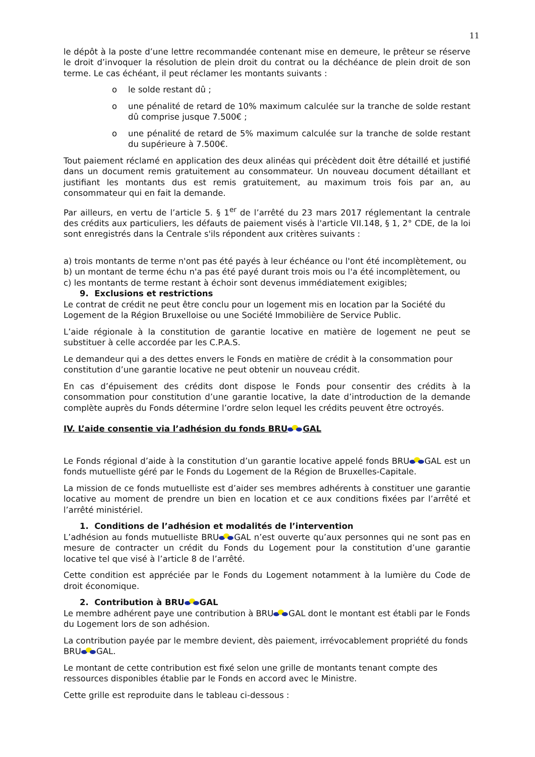11
le dépôt à la poste d’une lettre recommandée contenant mise en demeure, le prêteur se réserve le droit d’invoquer la résolution de plein droit du contrat ou la déchéance de plein droit de son terme. Le cas échéant, il peut réclamer les montants suivants :
o le solde restant dû ;
o une pénalité de retard de 10% maximum calculée sur la tranche de solde restant dû comprise jusque 7.500€ ;
o une pénalité de retard de 5% maximum calculée sur la tranche de solde restant du supérieure à 7.500€.
Tout paiement réclamé en application des deux alinéas qui précèdent doit être détaillé et justifié dans un document remis gratuitement au consommateur. Un nouveau document détaillant et justifiant les montants dus est remis gratuitement, au maximum trois fois par an, au consommateur qui en fait la demande.
Par ailleurs, en vertu de l’article 5. § 1<sup>er</sup> de l’arrêté du 23 mars 2017 réglementant la centrale des crédits aux particuliers, les défauts de paiement visés à l'article VII.148, § 1, 2° CDE, de la loi sont enregistrés dans la Centrale s'ils répondent aux critères suivants :
a) trois montants de terme n'ont pas été payés à leur échéance ou l'ont été incomplètement, ou
b) un montant de terme échu n'a pas été payé durant trois mois ou l'a été incomplètement, ou
c) les montants de terme restant à échoir sont devenus immédiatement exigibles;
9. Exclusions et restrictions
Le contrat de crédit ne peut être conclu pour un logement mis en location par la Société du Logement de la Région Bruxelloise ou une Société Immobilière de Service Public.
L’aide régionale à la constitution de garantie locative en matière de logement ne peut se substituer à celle accordée par les C.P.A.S.
Le demandeur qui a des dettes envers le Fonds en matière de crédit à la consommation pour constitution d’une garantie locative ne peut obtenir un nouveau crédit.
En cas d’épuisement des crédits dont dispose le Fonds pour consentir des crédits à la consommation pour constitution d’une garantie locative, la date d’introduction de la demande complète auprès du Fonds détermine l’ordre selon lequel les crédits peuvent être octroyés.
IV. L’aide consentie via l’adhésion du fonds BRU GAL
Le Fonds régional d’aide à la constitution d’un garantie locative appelé fonds BRU GAL est un fonds mutuelliste géré par le Fonds du Logement de la Région de Bruxelles-Capitale.
La mission de ce fonds mutuelliste est d’aider ses membres adhérents à constituer une garantie locative au moment de prendre un bien en location et ce aux conditions fixées par l’arrêté et l’arrêté ministériel.
1. Conditions de l’adhésion et modalités de l’intervention
L’adhésion au fonds mutuelliste BRU GAL n’est ouverte qu’aux personnes qui ne sont pas en mesure de contracter un crédit du Fonds du Logement pour la constitution d’une garantie locative tel que visé à l’article 8 de l’arrêté.
Cette condition est appréciée par le Fonds du Logement notamment à la lumière du Code de droit économique.
2. Contribution à BRU GAL
Le membre adhérent paye une contribution à BRU GAL dont le montant est établi par le Fonds du Logement lors de son adhésion.
La contribution payée par le membre devient, dès paiement, irrévocablement propriété du fonds BRU GAL.
Le montant de cette contribution est fixé selon une grille de montants tenant compte des ressources disponibles établie par le Fonds en accord avec le Ministre.
Cette grille est reproduite dans le tableau ci-dessous :